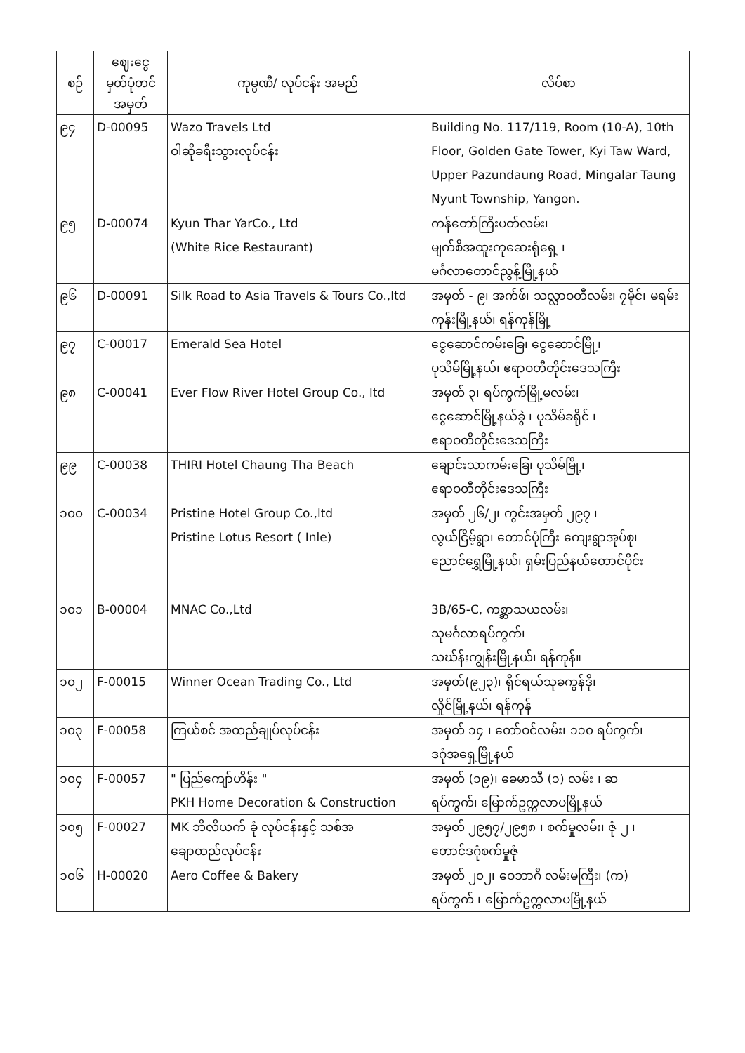| စဉ် | ဈေးငွေ မှတ်ပုံတင် အမှတ် | ကုမ္ပဏီ/ လုပ်ငန်း အမည် | လိပ်စာ |
| --- | --- | --- | --- |
| ၉၄ | D-00095 | Wazo Travels Ltd ဝါဆိုခရီးသွားလုပ်ငန်း | Building No. 117/119, Room (10-A), 10th Floor, Golden Gate Tower, Kyi Taw Ward, Upper Pazundaung Road, Mingalar Taung Nyunt Township, Yangon. |
| ၉၅ | D-00074 | Kyun Thar YarCo., Ltd (White Rice Restaurant) | ကန်တော်ကြီးပတ်လမ်း၊ မျက်စိအထူးကုဆေးရုံရှေ့ ၊ မင်္ဂလာတောင်ညွန့်မြို့နယ် |
| ၉၆ | D-00091 | Silk Road to Asia Travels & Tours Co.,ltd | အမှတ် - ၉၊ အက်ဖ်၊ သလ္လာဝတီလမ်း၊ ၇မိုင်၊ မရမ်းကုန်းမြို့နယ်၊ ရန်ကုန်မြို့ |
| ၉၇ | C-00017 | Emerald Sea Hotel | ငွေဆောင်ကမ်းခြေ၊ ငွေဆောင်မြို့၊ ပုသိမ်မြို့နယ်၊ ဧရာဝတီတိုင်းဒေသကြီး |
| ၉၈ | C-00041 | Ever Flow River Hotel Group Co., ltd | အမှတ် ၃၊ ရပ်ကွက်မြို့မလမ်း၊ ငွေဆောင်မြို့နယ်ခွဲ ၊ ပုသိမ်ခရိုင် ၊ ဧရာဝတီတိုင်းဒေသကြီး |
| ၉၉ | C-00038 | THIRI Hotel Chaung Tha Beach | ချောင်းသာကမ်းခြေ၊ ပုသိမ်မြို့၊ ဧရာဝတီတိုင်းဒေသကြီး |
| ၁၀၀ | C-00034 | Pristine Hotel Group Co.,ltd Pristine Lotus Resort ( Inle) | အမှတ် ၂၆/၂၊ ကွင်းအမှတ် ၂၉၇ ၊ လွယ်ငြိမ့်ရွာ၊ တောင်ပုံကြီး ကျေးရွာအုပ်စု၊ ညောင်ရွှေမြို့နယ်၊ ရှမ်းပြည်နယ်တောင်ပိုင်း |
| ၁၀၁ | B-00004 | MNAC Co.,Ltd | 3B/65-C, ကစ္ဆာသယလမ်း၊ သုမင်္ဂလာရပ်ကွက်၊ သဃ်န်းကျွန်းမြို့နယ်၊ ရန်ကုန်။ |
| ၁၀၂ | F-00015 | Winner Ocean Trading Co., Ltd | အမှတ်(၉၂၃)၊ ရိုင်ရယ်သုခကွန်ဒို၊ လှိုင်မြို့နယ်၊ ရန်ကုန် |
| ၁၀၃ | F-00058 | ကြယ်စင် အထည်ချုပ်လုပ်ငန်း | အမှတ် ၁၄ ၊ တော်ဝင်လမ်း၊ ၁၁၀ ရပ်ကွက်၊ ဒဂုံအရှေ့မြို့နယ် |
| ၁၀၄ | F-00057 | " ပြည်ကျော်ဟိန်း " PKH Home Decoration & Construction | အမှတ် (၁၉)၊ ခေမာသီ (၁) လမ်း ၊ ဆ ရပ်ကွက်၊ မြောက်ဥက္ကလာပမြို့နယ် |
| ၁၀၅ | F-00027 | MK ဘိလိယက် ခုံ လုပ်ငန်းနှင့် သစ်အ ချောထည်လုပ်ငန်း | အမှတ် ၂၉၅၇/၂၉၅၈ ၊ စက်မှုလမ်း၊ ဇုံ ၂ ၊ တောင်ဒဂုံစက်မှုဇုံ |
| ၁၀၆ | H-00020 | Aero Coffee & Bakery | အမှတ် ၂၀၂၊ ဝေဘာဂီ လမ်းမကြီး၊ (က) ရပ်ကွက် ၊ မြောက်ဥက္ကလာပမြို့နယ် |